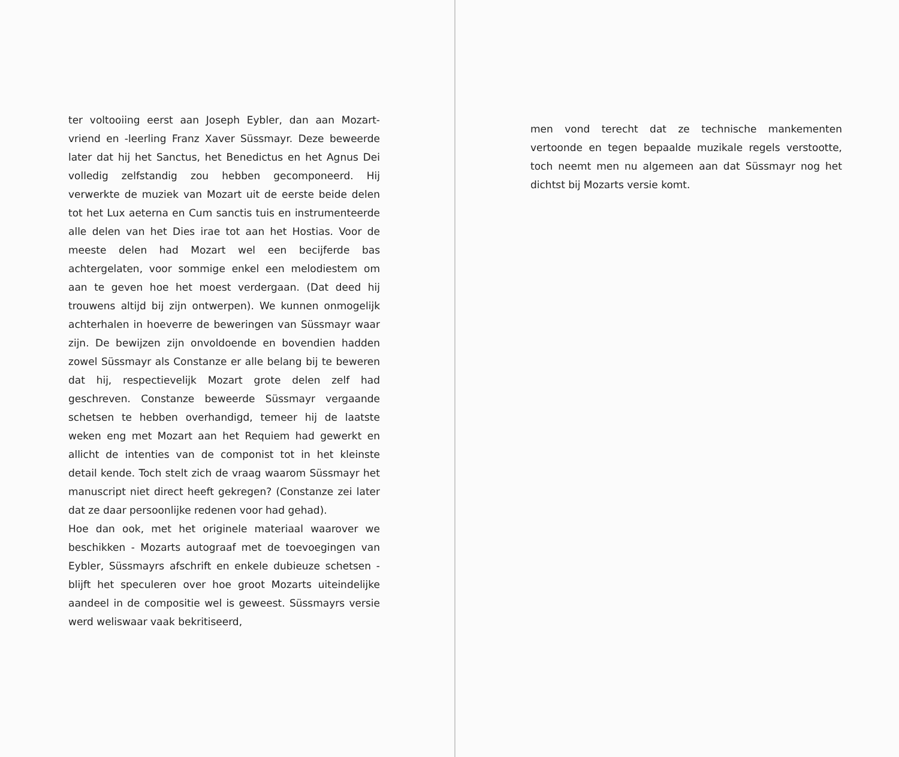ter voltooiing eerst aan Joseph Eybler, dan aan Mozart-vriend en -leerling Franz Xaver Süssmayr. Deze beweerde later dat hij het Sanctus, het Benedictus en het Agnus Dei volledig zelfstandig zou hebben gecomponeerd. Hij verwerkte de muziek van Mozart uit de eerste beide delen tot het Lux aeterna en Cum sanctis tuis en instrumenteerde alle delen van het Dies irae tot aan het Hostias. Voor de meeste delen had Mozart wel een becijferde bas achtergelaten, voor sommige enkel een melodiestem om aan te geven hoe het moest verdergaan. (Dat deed hij trouwens altijd bij zijn ontwerpen). We kunnen onmogelijk achterhalen in hoeverre de beweringen van Süssmayr waar zijn. De bewijzen zijn onvoldoende en bovendien hadden zowel Süssmayr als Constanze er alle belang bij te beweren dat hij, respectievelijk Mozart grote delen zelf had geschreven. Constanze beweerde Süssmayr vergaande schetsen te hebben overhandigd, temeer hij de laatste weken eng met Mozart aan het Requiem had gewerkt en allicht de intenties van de componist tot in het kleinste detail kende. Toch stelt zich de vraag waarom Süssmayr het manuscript niet direct heeft gekregen? (Constanze zei later dat ze daar persoonlijke redenen voor had gehad).
Hoe dan ook, met het originele materiaal waarover we beschikken - Mozarts autograaf met de toevoegingen van Eybler, Süssmayrs afschrift en enkele dubieuze schetsen - blijft het speculeren over hoe groot Mozarts uiteindelijke aandeel in de compositie wel is geweest. Süssmayrs versie werd weliswaar vaak bekritiseerd,
men vond terecht dat ze technische mankementen vertoonde en tegen bepaalde muzikale regels verstootte, toch neemt men nu algemeen aan dat Süssmayr nog het dichtst bij Mozarts versie komt.